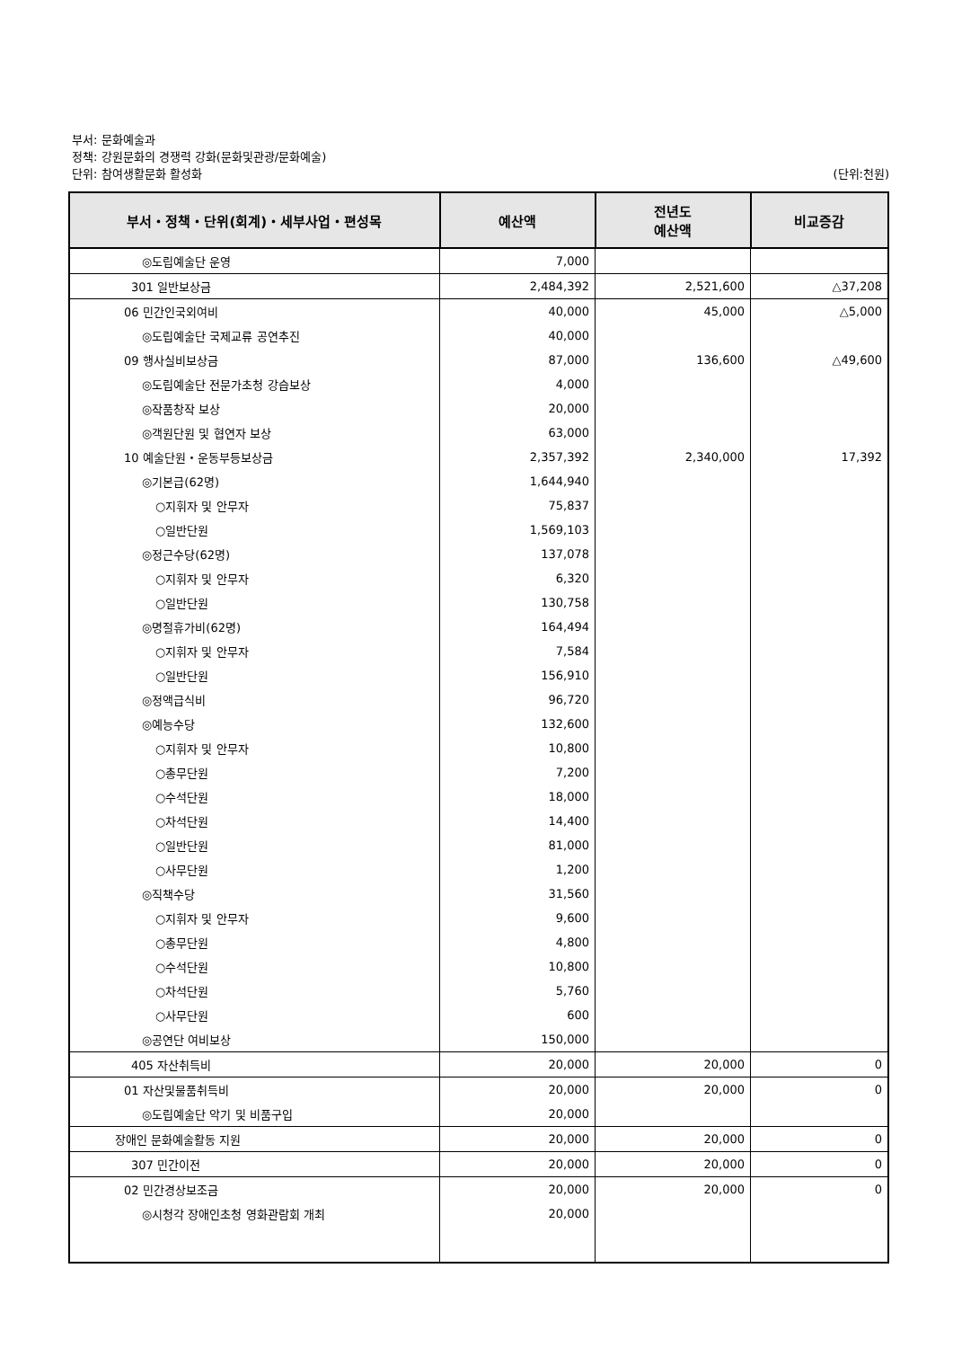부서: 문화예술과
정책: 강원문화의 경쟁력 강화(문화및관광/문화예술)
단위: 참여생활문화 활성화 (단위:천원)
| 부서・정책・단위(회계)・세부사업・편성목 | 예산액 | 전년도 예산액 | 비교증감 |
| --- | --- | --- | --- |
| ◎도립예술단 운영 | 7,000 | | |
| 301 일반보상금 | 2,484,392 | 2,521,600 | △37,208 |
| 06 민간인국외여비 | 40,000 | 45,000 | △5,000 |
| ◎도립예술단 국제교류 공연추진 | 40,000 | | |
| 09 행사실비보상금 | 87,000 | 136,600 | △49,600 |
| ◎도립예술단 전문가초청 강습보상 | 4,000 | | |
| ◎작품창작 보상 | 20,000 | | |
| ◎객원단원 및 협연자 보상 | 63,000 | | |
| 10 예술단원・운동부등보상금 | 2,357,392 | 2,340,000 | 17,392 |
| ◎기본급(62명) | 1,644,940 | | |
| ○지휘자 및 안무자 | 75,837 | | |
| ○일반단원 | 1,569,103 | | |
| ◎정근수당(62명) | 137,078 | | |
| ○지휘자 및 안무자 | 6,320 | | |
| ○일반단원 | 130,758 | | |
| ◎명절휴가비(62명) | 164,494 | | |
| ○지휘자 및 안무자 | 7,584 | | |
| ○일반단원 | 156,910 | | |
| ◎정액급식비 | 96,720 | | |
| ◎예능수당 | 132,600 | | |
| ○지휘자 및 안무자 | 10,800 | | |
| ○총무단원 | 7,200 | | |
| ○수석단원 | 18,000 | | |
| ○차석단원 | 14,400 | | |
| ○일반단원 | 81,000 | | |
| ○사무단원 | 1,200 | | |
| ◎직책수당 | 31,560 | | |
| ○지휘자 및 안무자 | 9,600 | | |
| ○총무단원 | 4,800 | | |
| ○수석단원 | 10,800 | | |
| ○차석단원 | 5,760 | | |
| ○사무단원 | 600 | | |
| ◎공연단 여비보상 | 150,000 | | |
| 405 자산취득비 | 20,000 | 20,000 | 0 |
| 01 자산및물품취득비 | 20,000 | 20,000 | 0 |
| ◎도립예술단 악기 및 비품구입 | 20,000 | | |
| 장애인 문화예술활동 지원 | 20,000 | 20,000 | 0 |
| 307 민간이전 | 20,000 | 20,000 | 0 |
| 02 민간경상보조금 | 20,000 | 20,000 | 0 |
| ◎시청각 장애인초청 영화관람회 개최 | 20,000 | | |